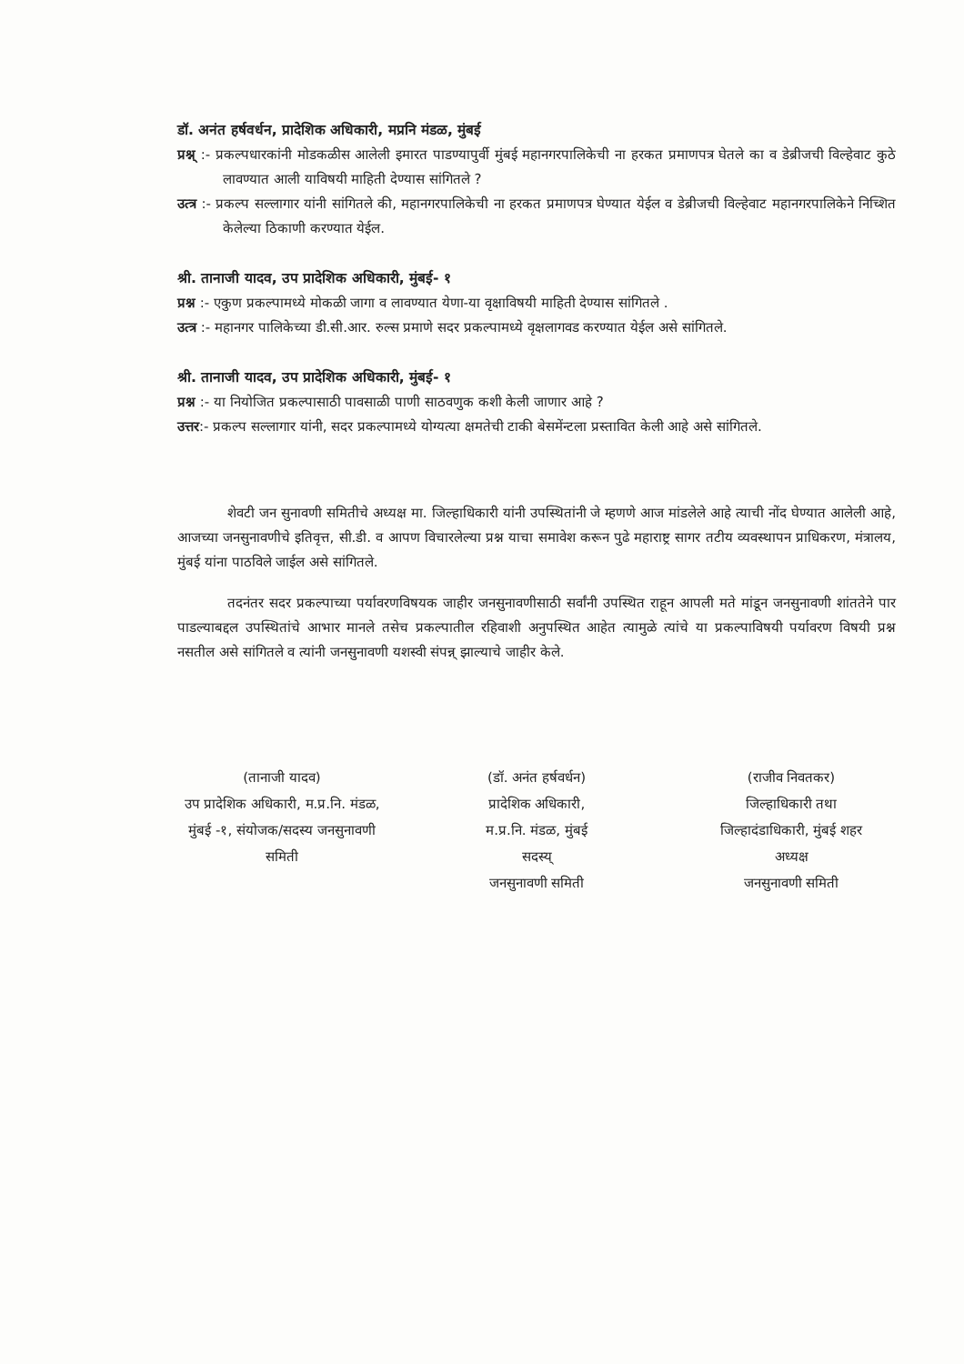डॉ. अनंत हर्षवर्धन, प्रादेशिक अधिकारी, मप्रनि मंडळ, मुंबई
प्रश्न् :- प्रकल्पधारकांनी मोडकळीस आलेली इमारत पाडण्यापुर्वी मुंबई महानगरपालिकेची ना हरकत प्रमाणपत्र घेतले का व डेब्रीजची विल्हेवाट कुठे लावण्यात आली याविषयी माहिती देण्यास सांगितले ?
उत्त्र :- प्रकल्प सल्लागार यांनी सांगितले की, महानगरपालिकेची ना हरकत प्रमाणपत्र घेण्यात येईल व डेब्रीजची विल्हेवाट महानगरपालिकेने निच्शित केलेल्या ठिकाणी करण्यात येईल.
श्री. तानाजी यादव, उप प्रादेशिक अधिकारी, मुंबई- १
प्रश्न :- एकुण प्रकल्पामध्ये मोकळी जागा व लावण्यात येणा-या वृक्षाविषयी माहिती देण्यास सांगितले .
उत्त्र :- महानगर पालिकेच्या डी.सी.आर. रुल्स प्रमाणे सदर प्रकल्पामध्ये वृक्षलागवड करण्यात येईल असे सांगितले.
श्री. तानाजी यादव, उप प्रादेशिक अधिकारी, मुंबई- १
प्रश्न :- या नियोजित प्रकल्पासाठी पावसाळी पाणी साठवणुक कशी केली जाणार आहे ?
उत्तर:- प्रकल्प सल्लागार यांनी, सदर प्रकल्पामध्ये योग्यत्या क्षमतेची टाकी बेसमेंन्टला प्रस्तावित केली आहे असे सांगितले.
शेवटी जन सुनावणी समितीचे अध्यक्ष मा. जिल्हाधिकारी यांनी उपस्थितांनी जे म्हणणे आज मांडलेले आहे त्याची नोंद घेण्यात आलेली आहे, आजच्या जनसुनावणीचे इतिवृत्त, सी.डी. व आपण विचारलेल्या प्रश्न याचा समावेश करून पुढे महाराष्ट्र सागर तटीय व्यवस्थापन प्राधिकरण, मंत्रालय, मुंबई यांना पाठविले जाईल असे सांगितले.
तदनंतर सदर प्रकल्पाच्या पर्यावरणविषयक जाहीर जनसुनावणीसाठी सर्वांनी उपस्थित राहून आपली मते मांडून जनसुनावणी शांततेने पार पाडल्याबद्दल उपस्थितांचे आभार मानले तसेच प्रकल्पातील रहिवाशी अनुपस्थित आहेत त्यामुळे त्यांचे या प्रकल्पाविषयी पर्यावरण विषयी प्रश्न नसतील असे सांगितले व त्यांनी जनसुनावणी यशस्वी संपन्न् झाल्याचे जाहीर केले.
(तानाजी यादव)
उप प्रादेशिक अधिकारी, म.प्र.नि. मंडळ, मुंबई -१, संयोजक/सदस्य जनसुनावणी समिती
(डॉ. अनंत हर्षवर्धन)
प्रादेशिक अधिकारी,
म.प्र.नि. मंडळ, मुंबई
सदस्य्
जनसुनावणी समिती
(राजीव निवतकर)
जिल्हाधिकारी तथा
जिल्हादंडाधिकारी, मुंबई शहर
अध्यक्ष
जनसुनावणी समिती